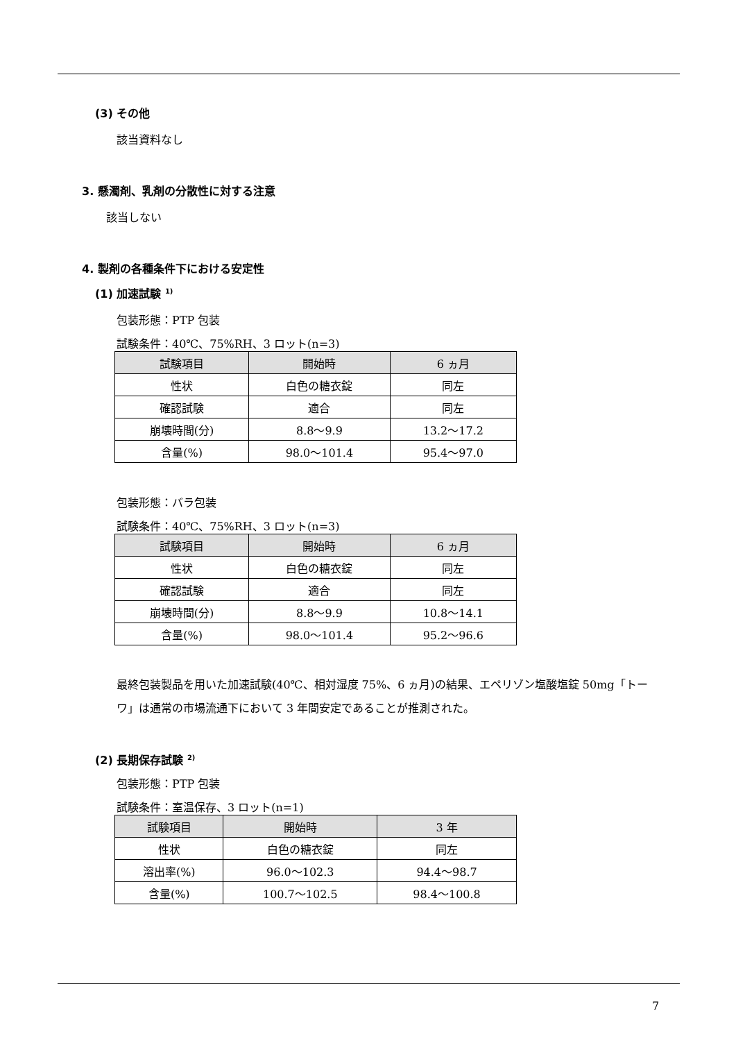(3) その他
該当資料なし
3. 懸濁剤、乳剤の分散性に対する注意
該当しない
4. 製剤の各種条件下における安定性
(1) 加速試験 <sup>1)</sup>
包装形態：PTP 包装
試験条件：40℃、75%RH、3 ロット(n=3)
| 試験項目 | 開始時 | 6 ヵ月 |
| --- | --- | --- |
| 性状 | 白色の糖衣錠 | 同左 |
| 確認試験 | 適合 | 同左 |
| 崩壊時間(分) | 8.8～9.9 | 13.2～17.2 |
| 含量(%) | 98.0～101.4 | 95.4～97.0 |
包装形態：バラ包装
試験条件：40℃、75%RH、3 ロット(n=3)
| 試験項目 | 開始時 | 6 ヵ月 |
| --- | --- | --- |
| 性状 | 白色の糖衣錠 | 同左 |
| 確認試験 | 適合 | 同左 |
| 崩壊時間(分) | 8.8～9.9 | 10.8～14.1 |
| 含量(%) | 98.0～101.4 | 95.2～96.6 |
最終包装製品を用いた加速試験(40℃、相対湿度 75%、6 ヵ月)の結果、エペリゾン塩酸塩錠 50mg「トーワ」は通常の市場流通下において 3 年間安定であることが推測された。
(2) 長期保存試験 <sup>2)</sup>
包装形態：PTP 包装
試験条件：室温保存、3 ロット(n=1)
| 試験項目 | 開始時 | 3 年 |
| --- | --- | --- |
| 性状 | 白色の糖衣錠 | 同左 |
| 溶出率(%) | 96.0～102.3 | 94.4～98.7 |
| 含量(%) | 100.7～102.5 | 98.4～100.8 |
7